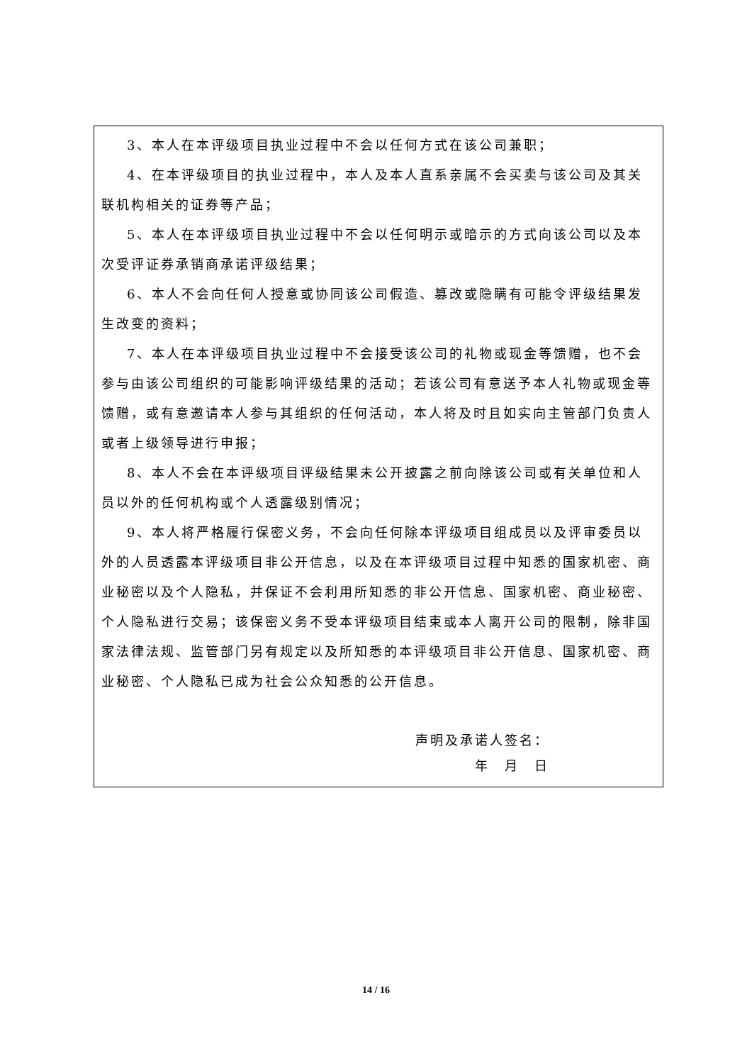3、本人在本评级项目执业过程中不会以任何方式在该公司兼职；
4、在本评级项目的执业过程中，本人及本人直系亲属不会买卖与该公司及其关联机构相关的证券等产品；
5、本人在本评级项目执业过程中不会以任何明示或暗示的方式向该公司以及本次受评证券承销商承诺评级结果；
6、本人不会向任何人授意或协同该公司假造、篡改或隐瞒有可能令评级结果发生改变的资料；
7、本人在本评级项目执业过程中不会接受该公司的礼物或现金等馈赠，也不会参与由该公司组织的可能影响评级结果的活动；若该公司有意送予本人礼物或现金等馈赠，或有意邀请本人参与其组织的任何活动，本人将及时且如实向主管部门负责人或者上级领导进行申报；
8、本人不会在本评级项目评级结果未公开披露之前向除该公司或有关单位和人员以外的任何机构或个人透露级别情况；
9、本人将严格履行保密义务，不会向任何除本评级项目组成员以及评审委员以外的人员透露本评级项目非公开信息，以及在本评级项目过程中知悉的国家机密、商业秘密以及个人隐私，并保证不会利用所知悉的非公开信息、国家机密、商业秘密、个人隐私进行交易；该保密义务不受本评级项目结束或本人离开公司的限制，除非国家法律法规、监管部门另有规定以及所知悉的本评级项目非公开信息、国家机密、商业秘密、个人隐私已成为社会公众知悉的公开信息。
声明及承诺人签名：
年　月　日
14 / 16